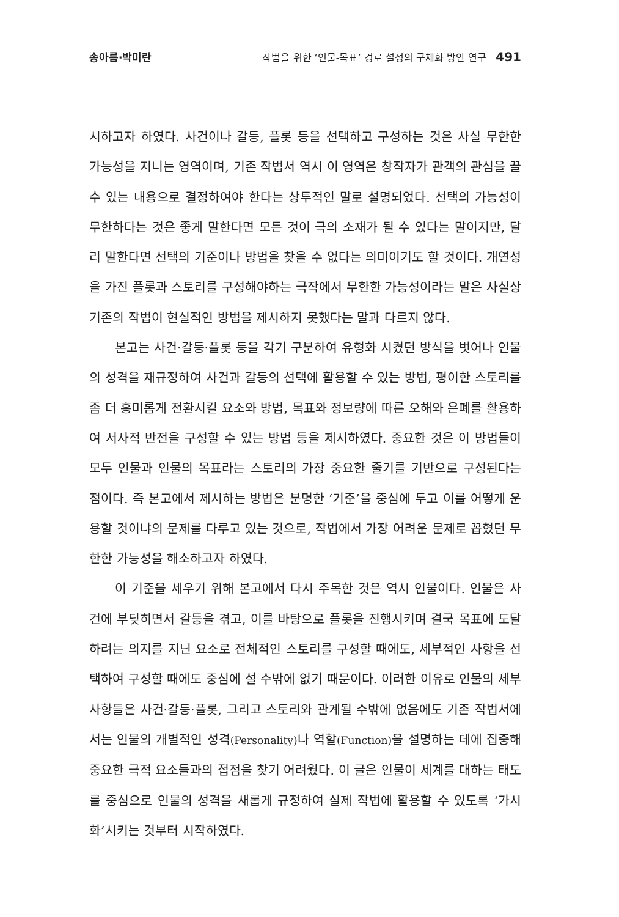송아름·박미란 작법을 위한 ‘인물-목표’ 경로 설정의 구체화 방안 연구 491
시하고자 하였다. 사건이나 갈등, 플롯 등을 선택하고 구성하는 것은 사실 무한한 가능성을 지니는 영역이며, 기존 작법서 역시 이 영역은 창작자가 관객의 관심을 끌 수 있는 내용으로 결정하여야 한다는 상투적인 말로 설명되었다. 선택의 가능성이 무한하다는 것은 좋게 말한다면 모든 것이 극의 소재가 될 수 있다는 말이지만, 달리 말한다면 선택의 기준이나 방법을 찾을 수 없다는 의미이기도 할 것이다. 개연성을 가진 플롯과 스토리를 구성해야하는 극작에서 무한한 가능성이라는 말은 사실상 기존의 작법이 현실적인 방법을 제시하지 못했다는 말과 다르지 않다.
본고는 사건·갈등·플롯 등을 각기 구분하여 유형화 시켰던 방식을 벗어나 인물의 성격을 재규정하여 사건과 갈등의 선택에 활용할 수 있는 방법, 평이한 스토리를 좀 더 흥미롭게 전환시킬 요소와 방법, 목표와 정보량에 따른 오해와 은폐를 활용하여 서사적 반전을 구성할 수 있는 방법 등을 제시하였다. 중요한 것은 이 방법들이 모두 인물과 인물의 목표라는 스토리의 가장 중요한 줄기를 기반으로 구성된다는 점이다. 즉 본고에서 제시하는 방법은 분명한 ‘기준’을 중심에 두고 이를 어떻게 운용할 것이냐의 문제를 다루고 있는 것으로, 작법에서 가장 어려운 문제로 꼽혔던 무한한 가능성을 해소하고자 하였다.
이 기준을 세우기 위해 본고에서 다시 주목한 것은 역시 인물이다. 인물은 사건에 부딪히면서 갈등을 겪고, 이를 바탕으로 플롯을 진행시키며 결국 목표에 도달하려는 의지를 지닌 요소로 전체적인 스토리를 구성할 때에도, 세부적인 사항을 선택하여 구성할 때에도 중심에 설 수밖에 없기 때문이다. 이러한 이유로 인물의 세부 사항들은 사건·갈등·플롯, 그리고 스토리와 관계될 수밖에 없음에도 기존 작법서에서는 인물의 개별적인 성격(Personality) 나 역할(Function) 을 설명하는 데에 집중해 중요한 극적 요소들과의 접점을 찾기 어려웠다. 이 글은 인물이 세계를 대하는 태도를 중심으로 인물의 성격을 새롭게 규정하여 실제 작법에 활용할 수 있도록 ‘가시화’시키는 것부터 시작하였다.